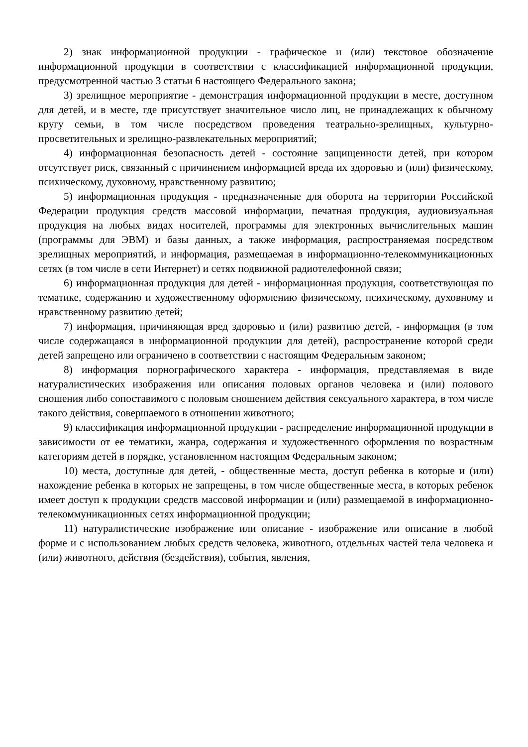2) знак информационной продукции - графическое и (или) текстовое обозначение информационной продукции в соответствии с классификацией информационной продукции, предусмотренной частью 3 статьи 6 настоящего Федерального закона;
3) зрелищное мероприятие - демонстрация информационной продукции в месте, доступном для детей, и в месте, где присутствует значительное число лиц, не принадлежащих к обычному кругу семьи, в том числе посредством проведения театрально-зрелищных, культурно-просветительных и зрелищно-развлекательных мероприятий;
4) информационная безопасность детей - состояние защищенности детей, при котором отсутствует риск, связанный с причинением информацией вреда их здоровью и (или) физическому, психическому, духовному, нравственному развитию;
5) информационная продукция - предназначенные для оборота на территории Российской Федерации продукция средств массовой информации, печатная продукция, аудиовизуальная продукция на любых видах носителей, программы для электронных вычислительных машин (программы для ЭВМ) и базы данных, а также информация, распространяемая посредством зрелищных мероприятий, и информация, размещаемая в информационно-телекоммуникационных сетях (в том числе в сети Интернет) и сетях подвижной радиотелефонной связи;
6) информационная продукция для детей - информационная продукция, соответствующая по тематике, содержанию и художественному оформлению физическому, психическому, духовному и нравственному развитию детей;
7) информация, причиняющая вред здоровью и (или) развитию детей, - информация (в том числе содержащаяся в информационной продукции для детей), распространение которой среди детей запрещено или ограничено в соответствии с настоящим Федеральным законом;
8) информация порнографического характера - информация, представляемая в виде натуралистических изображения или описания половых органов человека и (или) полового сношения либо сопоставимого с половым сношением действия сексуального характера, в том числе такого действия, совершаемого в отношении животного;
9) классификация информационной продукции - распределение информационной продукции в зависимости от ее тематики, жанра, содержания и художественного оформления по возрастным категориям детей в порядке, установленном настоящим Федеральным законом;
10) места, доступные для детей, - общественные места, доступ ребенка в которые и (или) нахождение ребенка в которых не запрещены, в том числе общественные места, в которых ребенок имеет доступ к продукции средств массовой информации и (или) размещаемой в информационно-телекоммуникационных сетях информационной продукции;
11) натуралистические изображение или описание - изображение или описание в любой форме и с использованием любых средств человека, животного, отдельных частей тела человека и (или) животного, действия (бездействия), события, явления,